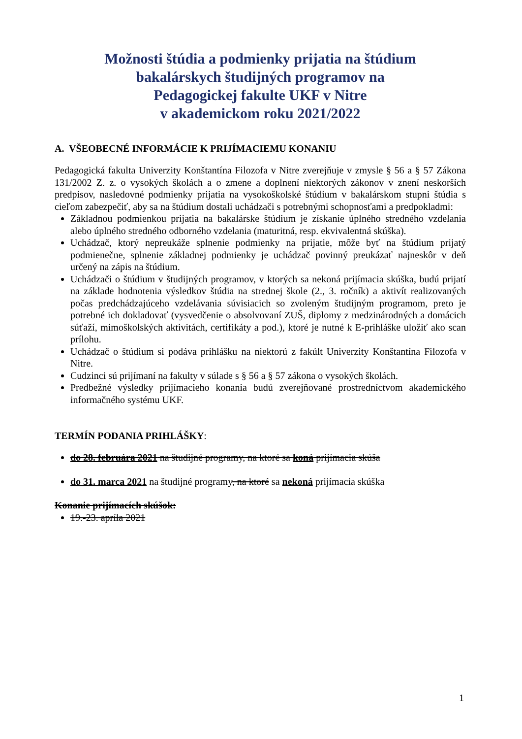Možnosti štúdia a podmienky prijatia na štúdium
bakalárskych študijných programov na
Pedagogickej fakulte UKF v Nitre
v akademickom roku 2021/2022
A. VŠEOBECNÉ INFORMÁCIE K PRIJÍMACIEMU KONANIU
Pedagogická fakulta Univerzity Konštantína Filozofa v Nitre zverejňuje v zmysle § 56 a § 57 Zákona 131/2002 Z. z. o vysokých školách a o zmene a doplnení niektorých zákonov v znení neskorších predpisov, nasledovné podmienky prijatia na vysokoškolské štúdium v bakalárskom stupni štúdia s cieľom zabezpečiť, aby sa na štúdium dostali uchádzači s potrebnými schopnosťami a predpokladmi:
Základnou podmienkou prijatia na bakalárske štúdium je získanie úplného stredného vzdelania alebo úplného stredného odborného vzdelania (maturitná, resp. ekvivalentná skúška).
Uchádzač, ktorý nepreukáže splnenie podmienky na prijatie, môže byť na štúdium prijatý podmienečne, splnenie základnej podmienky je uchádzač povinný preukázať najneskôr v deň určený na zápis na štúdium.
Uchádzači o štúdium v študijných programov, v ktorých sa nekoná prijímacia skúška, budú prijatí na základe hodnotenia výsledkov štúdia na strednej škole (2., 3. ročník) a aktivít realizovaných počas predchádzajúceho vzdelávania súvisiacich so zvoleným študijným programom, preto je potrebné ich dokladovať (vysvedčenie o absolvovaní ZUŠ, diplomy z medzinárodných a domácich súťaží, mimoškolských aktivitách, certifikáty a pod.), ktoré je nutné k E-prihláške uložiť ako scan prílohu.
Uchádzač o štúdium si podáva prihlášku na niektorú z fakúlt Univerzity Konštantína Filozofa v Nitre.
Cudzinci sú prijímaní na fakulty v súlade s § 56 a § 57 zákona o vysokých školách.
Predbežné výsledky prijímacieho konania budú zverejňované prostredníctvom akademického informačného systému UKF.
TERMÍN PODANIA PRIHLÁŠKY:
do 28. februára 2021 na študijné programy, na ktoré sa koná prijímacia skúša
do 31. marca 2021 na študijné programy, na ktoré sa nekoná prijímacia skúška
Konanie prijímacích skúšok:
19.-23. apríla 2021
1